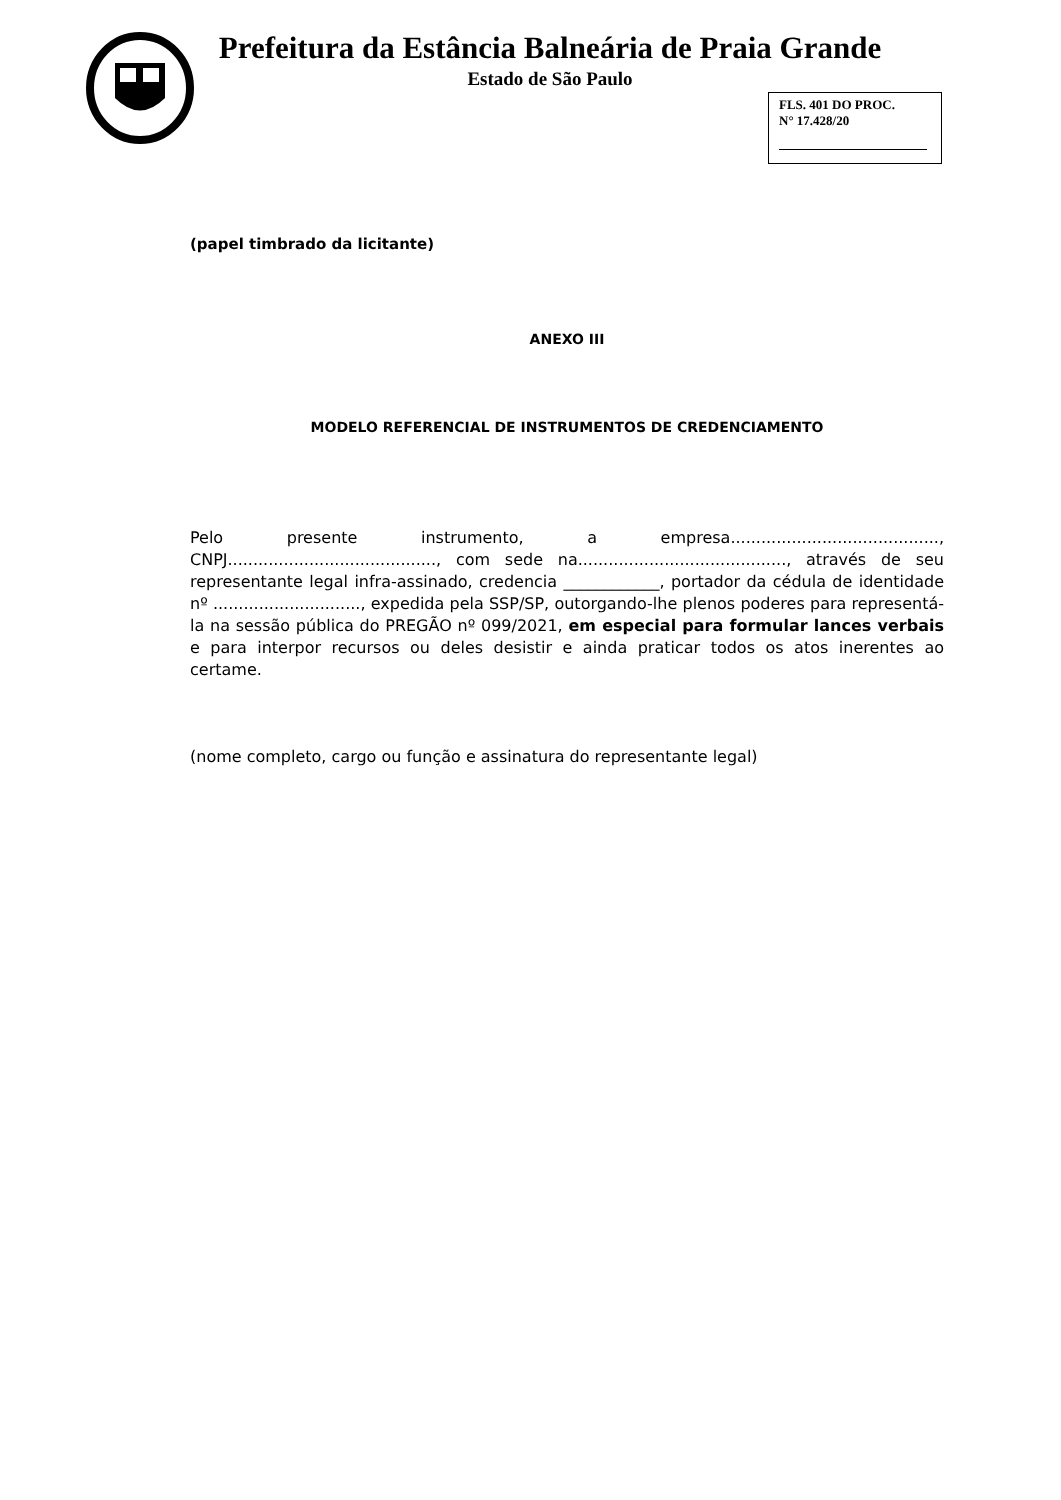Prefeitura da Estância Balneária de Praia Grande
Estado de São Paulo
FLS. 401 DO PROC.
N° 17.428/20
(papel timbrado da licitante)
ANEXO III
MODELO REFERENCIAL DE INSTRUMENTOS DE CREDENCIAMENTO
Pelo presente instrumento, a empresa........................................., CNPJ........................................., com sede na........................................., através de seu representante legal infra-assinado, credencia ____________, portador da cédula de identidade nº ............................., expedida pela SSP/SP, outorgando-lhe plenos poderes para representá-la na sessão pública do PREGÃO nº 099/2021, em especial para formular lances verbais e para interpor recursos ou deles desistir e ainda praticar todos os atos inerentes ao certame.
(nome completo, cargo ou função e assinatura do representante legal)